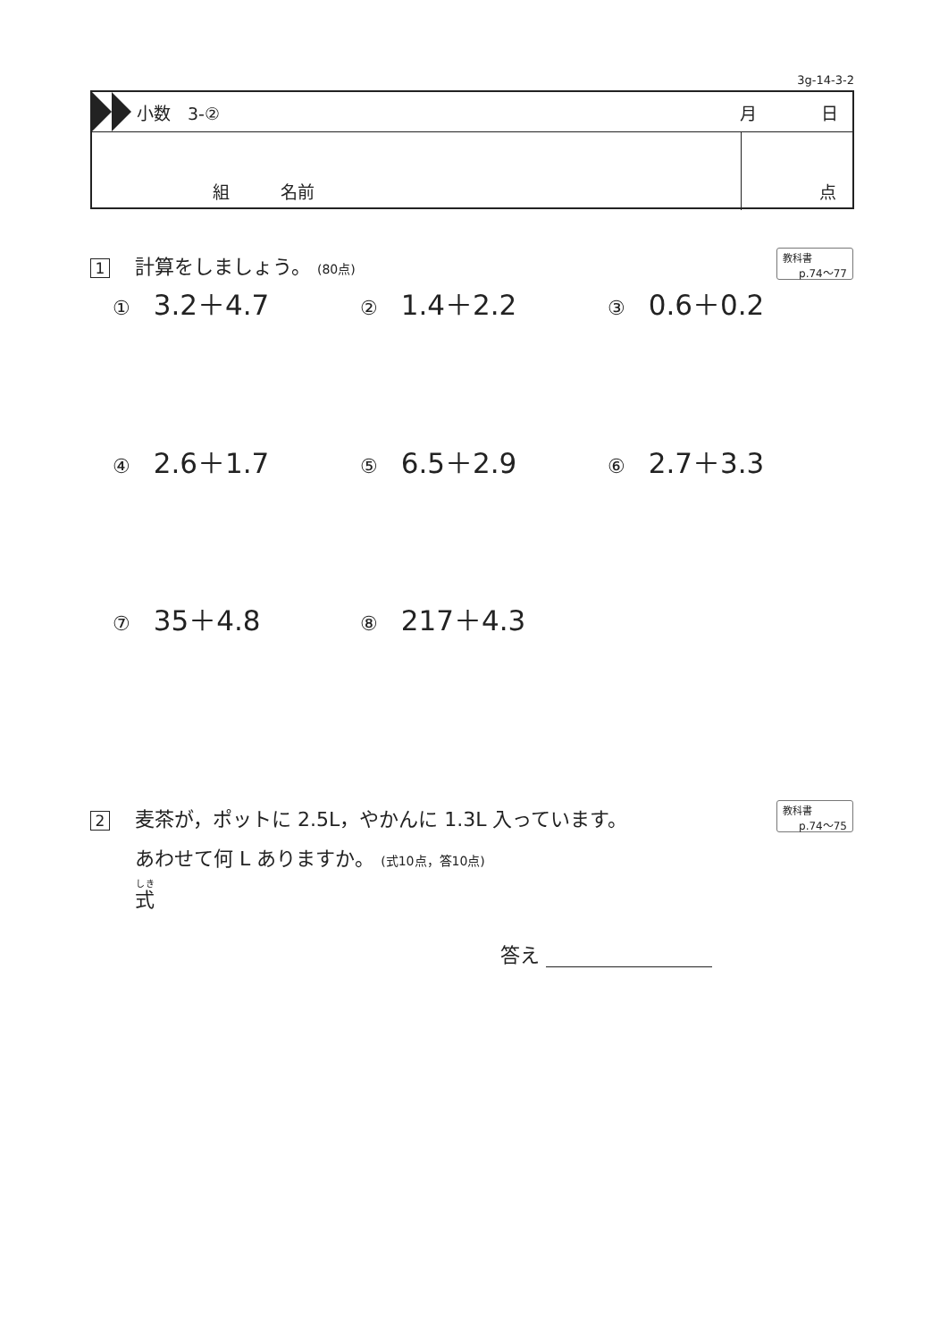3g-14-3-2
小数　3-② 月 日
組　　　名前 点
1 計算をしましょう。 (80点)
教科書
p.74〜77
① 3.2＋4.7
② 1.4＋2.2
③ 0.6＋0.2
④ 2.6＋1.7
⑤ 6.5＋2.9
⑥ 2.7＋3.3
⑦ 35＋4.8
⑧ 217＋4.3
2 麦茶が，ポットに 2.5L，やかんに 1.3L 入っています。
あわせて何 L ありますか。 (式10点，答10点)
式
教科書
p.74〜75
答え